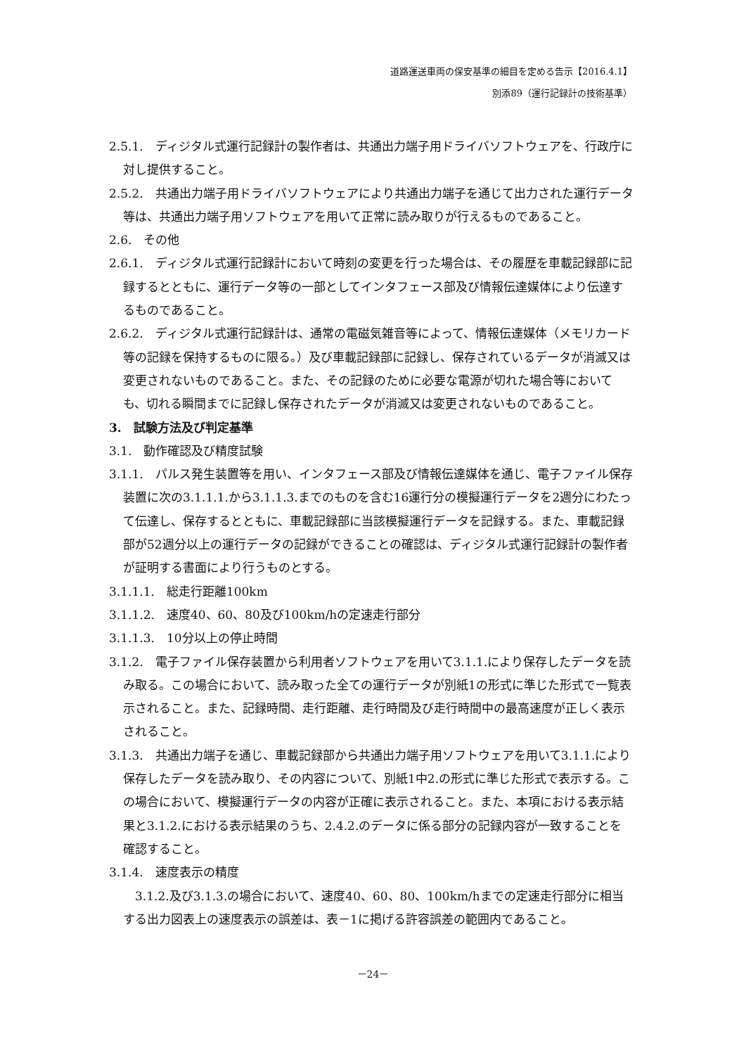道路運送車両の保安基準の細目を定める告示【2016.4.1】
別添89（運行記録計の技術基準）
2.5.1.　ディジタル式運行記録計の製作者は、共通出力端子用ドライバソフトウェアを、行政庁に対し提供すること。
2.5.2.　共通出力端子用ドライバソフトウェアにより共通出力端子を通じて出力された運行データ等は、共通出力端子用ソフトウェアを用いて正常に読み取りが行えるものであること。
2.6.　その他
2.6.1.　ディジタル式運行記録計において時刻の変更を行った場合は、その履歴を車載記録部に記録するとともに、運行データ等の一部としてインタフェース部及び情報伝達媒体により伝達するものであること。
2.6.2.　ディジタル式運行記録計は、通常の電磁気雑音等によって、情報伝達媒体（メモリカード等の記録を保持するものに限る。）及び車載記録部に記録し、保存されているデータが消滅又は変更されないものであること。また、その記録のために必要な電源が切れた場合等においても、切れる瞬間までに記録し保存されたデータが消滅又は変更されないものであること。
3.　試験方法及び判定基準
3.1.　動作確認及び精度試験
3.1.1.　パルス発生装置等を用い、インタフェース部及び情報伝達媒体を通じ、電子ファイル保存装置に次の3.1.1.1.から3.1.1.3.までのものを含む16運行分の模擬運行データを2週分にわたって伝達し、保存するとともに、車載記録部に当該模擬運行データを記録する。また、車載記録部が52週分以上の運行データの記録ができることの確認は、ディジタル式運行記録計の製作者が証明する書面により行うものとする。
3.1.1.1.　総走行距離100km
3.1.1.2.　速度40、60、80及び100km/hの定速走行部分
3.1.1.3.　10分以上の停止時間
3.1.2.　電子ファイル保存装置から利用者ソフトウェアを用いて3.1.1.により保存したデータを読み取る。この場合において、読み取った全ての運行データが別紙1の形式に準じた形式で一覧表示されること。また、記録時間、走行距離、走行時間及び走行時間中の最高速度が正しく表示されること。
3.1.3.　共通出力端子を通じ、車載記録部から共通出力端子用ソフトウェアを用いて3.1.1.により保存したデータを読み取り、その内容について、別紙1中2.の形式に準じた形式で表示する。この場合において、模擬運行データの内容が正確に表示されること。また、本項における表示結果と3.1.2.における表示結果のうち、2.4.2.のデータに係る部分の記録内容が一致することを確認すること。
3.1.4.　速度表示の精度
3.1.2.及び3.1.3.の場合において、速度40、60、80、100km/hまでの定速走行部分に相当する出力図表上の速度表示の誤差は、表－1に掲げる許容誤差の範囲内であること。
－24－